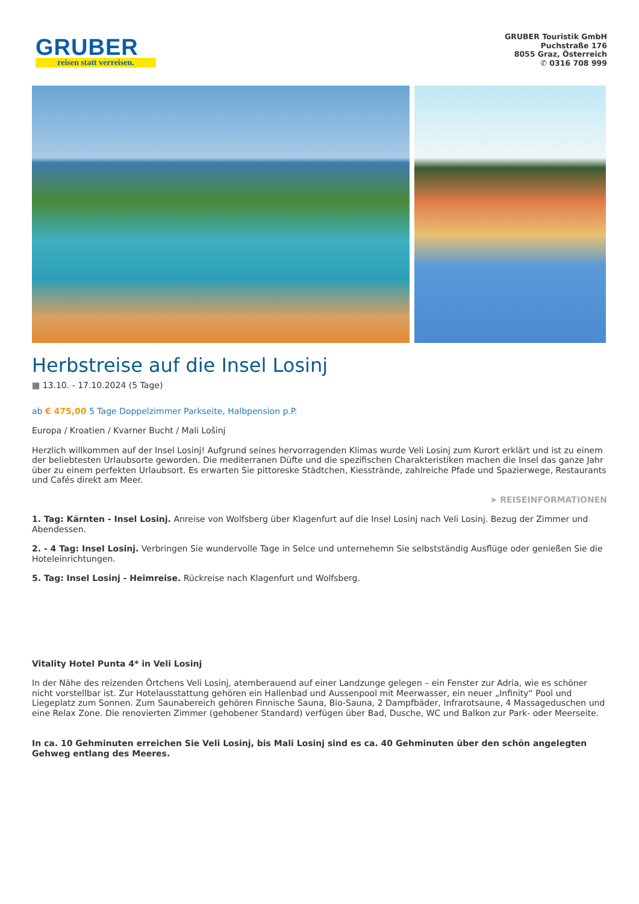GRUBER
reisen statt verreisen.
GRUBER Touristik GmbH
Puchstraße 176
8055 Graz, Österreich
✆ 0316 708 999
Herbstreise auf die Insel Losinj
▦ 13.10. - 17.10.2024 (5 Tage)
ab € 475,00 5 Tage Doppelzimmer Parkseite, Halbpension p.P.
Europa / Kroatien / Kvarner Bucht / Mali Lošinj
Herzlich willkommen auf der Insel Losinj! Aufgrund seines hervorragenden Klimas wurde Veli Losinj zum Kurort erklärt und ist zu einem der beliebtesten Urlaubsorte geworden. Die mediterranen Düfte und die spezifischen Charakteristiken machen die Insel das ganze Jahr über zu einem perfekten Urlaubsort. Es erwarten Sie pittoreske Städtchen, Kiesstrände, zahlreiche Pfade und Spazierwege, Restaurants und Cafés direkt am Meer.
➤ REISEINFORMATIONEN
1. Tag: Kärnten - Insel Losinj. Anreise von Wolfsberg über Klagenfurt auf die Insel Losinj nach Veli Losinj. Bezug der Zimmer und Abendessen.
2. - 4 Tag: Insel Losinj. Verbringen Sie wundervolle Tage in Selce und unternehemn Sie selbstständig Ausflüge oder genießen Sie die Hoteleinrichtungen.
5. Tag: Insel Losinj - Heimreise. Rückreise nach Klagenfurt und Wolfsberg.
Vitality Hotel Punta 4* in Veli Losinj
In der Nähe des reizenden Örtchens Veli Losinj, atemberauend auf einer Landzunge gelegen – ein Fenster zur Adria, wie es schöner nicht vorstellbar ist. Zur Hotelausstattung gehören ein Hallenbad und Aussenpool mit Meerwasser, ein neuer „Infinity“ Pool und Liegeplatz zum Sonnen. Zum Saunabereich gehören Finnische Sauna, Bio-Sauna, 2 Dampfbäder, Infrarotsaune, 4 Massageduschen und eine Relax Zone. Die renovierten Zimmer (gehobener Standard) verfügen über Bad, Dusche, WC und Balkon zur Park- oder Meerseite.
In ca. 10 Gehminuten erreichen Sie Veli Losinj, bis Mali Losinj sind es ca. 40 Gehminuten über den schön angelegten Gehweg entlang des Meeres.